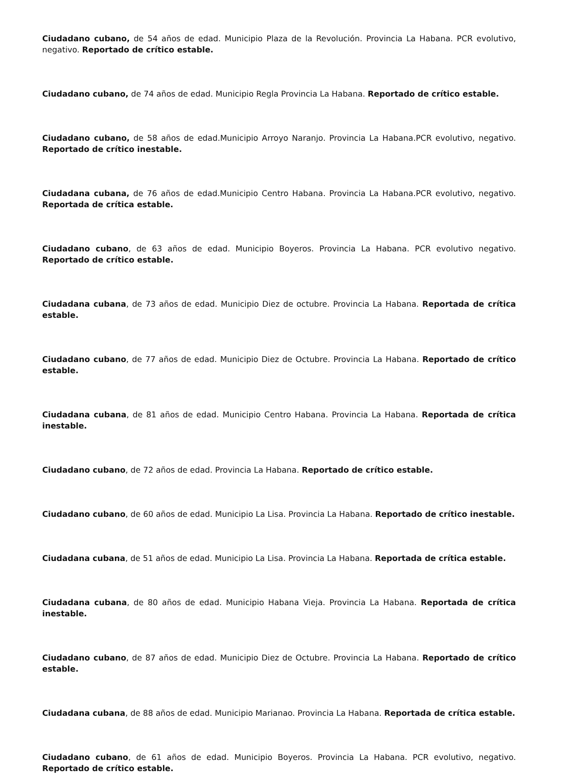Ciudadano cubano, de 54 años de edad. Municipio Plaza de la Revolución. Provincia La Habana. PCR evolutivo, negativo. Reportado de crítico estable.
Ciudadano cubano, de 74 años de edad. Municipio Regla Provincia La Habana. Reportado de crítico estable.
Ciudadano cubano, de 58 años de edad.Municipio Arroyo Naranjo. Provincia La Habana.PCR evolutivo, negativo. Reportado de crítico inestable.
Ciudadana cubana, de 76 años de edad.Municipio Centro Habana. Provincia La Habana.PCR evolutivo, negativo. Reportada de crítica estable.
Ciudadano cubano, de 63 años de edad. Municipio Boyeros. Provincia La Habana. PCR evolutivo negativo. Reportado de crítico estable.
Ciudadana cubana, de 73 años de edad. Municipio Diez de octubre. Provincia La Habana. Reportada de crítica estable.
Ciudadano cubano, de 77 años de edad. Municipio Diez de Octubre. Provincia La Habana. Reportado de crítico estable.
Ciudadana cubana, de 81 años de edad. Municipio Centro Habana. Provincia La Habana. Reportada de crítica inestable.
Ciudadano cubano, de 72 años de edad. Provincia La Habana. Reportado de crítico estable.
Ciudadano cubano, de 60 años de edad. Municipio La Lisa. Provincia La Habana. Reportado de crítico inestable.
Ciudadana cubana, de 51 años de edad. Municipio La Lisa. Provincia La Habana. Reportada de crítica estable.
Ciudadana cubana, de 80 años de edad. Municipio Habana Vieja. Provincia La Habana. Reportada de crítica inestable.
Ciudadano cubano, de 87 años de edad. Municipio Diez de Octubre. Provincia La Habana. Reportado de crítico estable.
Ciudadana cubana, de 88 años de edad. Municipio Marianao. Provincia La Habana. Reportada de crítica estable.
Ciudadano cubano, de 61 años de edad. Municipio Boyeros. Provincia La Habana. PCR evolutivo, negativo. Reportado de crítico estable.